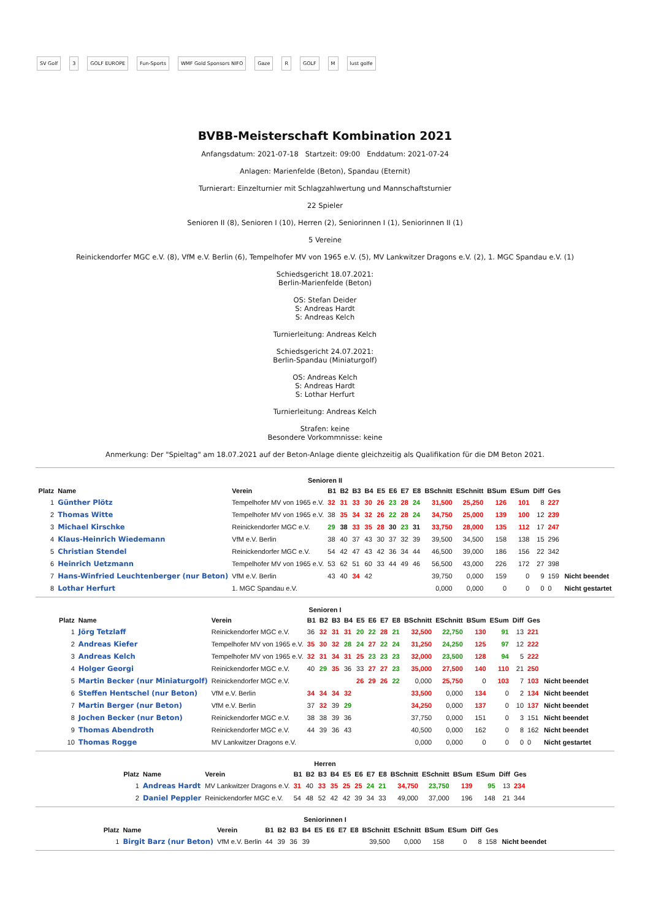SV Golf 3 GOLF EUROPE Fun-Sports WMF Gold Sponsors NIFO Gaze R GOLF M lust golfe
BVBB-Meisterschaft Kombination 2021
Anfangsdatum: 2021-07-18 Startzeit: 09:00 Enddatum: 2021-07-24
Anlagen: Marienfelde (Beton), Spandau (Eternit)
Turnierart: Einzelturnier mit Schlagzahlwertung und Mannschaftsturnier
22 Spieler
Senioren II (8), Senioren I (10), Herren (2), Seniorinnen I (1), Seniorinnen II (1)
5 Vereine
Reinickendorfer MGC e.V. (8), VfM e.V. Berlin (6), Tempelhofer MV von 1965 e.V. (5), MV Lankwitzer Dragons e.V. (2), 1. MGC Spandau e.V. (1)
Schiedsgericht 18.07.2021:
Berlin-Marienfelde (Beton)
OS: Stefan Deider
S: Andreas Hardt
S: Andreas Kelch
Turnierleitung: Andreas Kelch
Schiedsgericht 24.07.2021:
Berlin-Spandau (Miniaturgolf)
OS: Andreas Kelch
S: Andreas Hardt
S: Lothar Herfurt
Turnierleitung: Andreas Kelch
Strafen: keine
Besondere Vorkommnisse: keine
Anmerkung: Der "Spieltag" am 18.07.2021 auf der Beton-Anlage diente gleichzeitig als Qualifikation für die DM Beton 2021.
Senioren II
| Platz | Name | Verein | B1 | B2 | B3 | B4 | E5 | E6 | E7 | E8 | BSchnitt | ESchnitt | BSum | ESum | Diff | Ges | |
| --- | --- | --- | --- | --- | --- | --- | --- | --- | --- | --- | --- | --- | --- | --- | --- | --- | --- |
| 1 | Günther Plötz | Tempelhofer MV von 1965 e.V. | 32 | 31 | 33 | 30 | 26 | 23 | 28 | 24 | 31,500 | 25,250 | 126 | 101 | 8 | 227 | |
| 2 | Thomas Witte | Tempelhofer MV von 1965 e.V. | 38 | 35 | 34 | 32 | 26 | 22 | 28 | 24 | 34,750 | 25,000 | 139 | 100 | 12 | 239 | |
| 3 | Michael Kirschke | Reinickendorfer MGC e.V. | 29 | 38 | 33 | 35 | 28 | 30 | 23 | 31 | 33,750 | 28,000 | 135 | 112 | 17 | 247 | |
| 4 | Klaus-Heinrich Wiedemann | VfM e.V. Berlin | 38 | 40 | 37 | 43 | 30 | 37 | 32 | 39 | 39,500 | 34,500 | 158 | 138 | 15 | 296 | |
| 5 | Christian Stendel | Reinickendorfer MGC e.V. | 54 | 42 | 47 | 43 | 42 | 36 | 34 | 44 | 46,500 | 39,000 | 186 | 156 | 22 | 342 | |
| 6 | Heinrich Uetzmann | Tempelhofer MV von 1965 e.V. | 53 | 62 | 51 | 60 | 33 | 44 | 49 | 46 | 56,500 | 43,000 | 226 | 172 | 27 | 398 | |
| 7 | Hans-Winfried Leuchtenberger (nur Beton) | VfM e.V. Berlin | 43 | 40 | 34 | 42 | | | | | 39,750 | 0,000 | 159 | 0 | 9 | 159 | Nicht beendet |
| 8 | Lothar Herfurt | 1. MGC Spandau e.V. | | | | | | | | | 0,000 | 0,000 | 0 | 0 | 0 | 0 | Nicht gestartet |
Senioren I
| Platz | Name | Verein | B1 | B2 | B3 | B4 | E5 | E6 | E7 | E8 | BSchnitt | ESchnitt | BSum | ESum | Diff | Ges | |
| --- | --- | --- | --- | --- | --- | --- | --- | --- | --- | --- | --- | --- | --- | --- | --- | --- | --- |
| 1 | Jörg Tetzlaff | Reinickendorfer MGC e.V. | 36 | 32 | 31 | 31 | 20 | 22 | 28 | 21 | 32,500 | 22,750 | 130 | 91 | 13 | 221 | |
| 2 | Andreas Kiefer | Tempelhofer MV von 1965 e.V. | 35 | 30 | 32 | 28 | 24 | 27 | 22 | 24 | 31,250 | 24,250 | 125 | 97 | 12 | 222 | |
| 3 | Andreas Kelch | Tempelhofer MV von 1965 e.V. | 32 | 31 | 34 | 31 | 25 | 23 | 23 | 23 | 32,000 | 23,500 | 128 | 94 | 5 | 222 | |
| 4 | Holger Georgi | Reinickendorfer MGC e.V. | 40 | 29 | 35 | 36 | 33 | 27 | 27 | 23 | 35,000 | 27,500 | 140 | 110 | 21 | 250 | |
| 5 | Martin Becker (nur Miniaturgolf) | Reinickendorfer MGC e.V. | | | | | 26 | 29 | 26 | 22 | 0,000 | 25,750 | 0 | 103 | 7 | 103 | Nicht beendet |
| 6 | Steffen Hentschel (nur Beton) | VfM e.V. Berlin | 34 | 34 | 34 | 32 | | | | | 33,500 | 0,000 | 134 | 0 | 2 | 134 | Nicht beendet |
| 7 | Martin Berger (nur Beton) | VfM e.V. Berlin | 37 | 32 | 39 | 29 | | | | | 34,250 | 0,000 | 137 | 0 | 10 | 137 | Nicht beendet |
| 8 | Jochen Becker (nur Beton) | Reinickendorfer MGC e.V. | 38 | 38 | 39 | 36 | | | | | 37,750 | 0,000 | 151 | 0 | 3 | 151 | Nicht beendet |
| 9 | Thomas Abendroth | Reinickendorfer MGC e.V. | 44 | 39 | 36 | 43 | | | | | 40,500 | 0,000 | 162 | 0 | 8 | 162 | Nicht beendet |
| 10 | Thomas Rogge | MV Lankwitzer Dragons e.V. | | | | | | | | | 0,000 | 0,000 | 0 | 0 | 0 | 0 | Nicht gestartet |
Herren
| Platz | Name | Verein | B1 | B2 | B3 | B4 | E5 | E6 | E7 | E8 | BSchnitt | ESchnitt | BSum | ESum | Diff | Ges |
| --- | --- | --- | --- | --- | --- | --- | --- | --- | --- | --- | --- | --- | --- | --- | --- | --- |
| 1 | Andreas Hardt | MV Lankwitzer Dragons e.V. | 31 | 40 | 33 | 35 | 25 | 25 | 24 | 21 | 34,750 | 23,750 | 139 | 95 | 13 | 234 |
| 2 | Daniel Peppler | Reinickendorfer MGC e.V. | 54 | 48 | 52 | 42 | 42 | 39 | 34 | 33 | 49,000 | 37,000 | 196 | 148 | 21 | 344 |
Seniorinnen I
| Platz | Name | Verein | B1 | B2 | B3 | B4 | E5 | E6 | E7 | E8 | BSchnitt | ESchnitt | BSum | ESum | Diff | Ges | |
| --- | --- | --- | --- | --- | --- | --- | --- | --- | --- | --- | --- | --- | --- | --- | --- | --- | --- |
| 1 | Birgit Barz (nur Beton) | VfM e.V. Berlin | 44 | 39 | 36 | 39 | | | | | 39,500 | 0,000 | 158 | 0 | 8 | 158 | Nicht beendet |